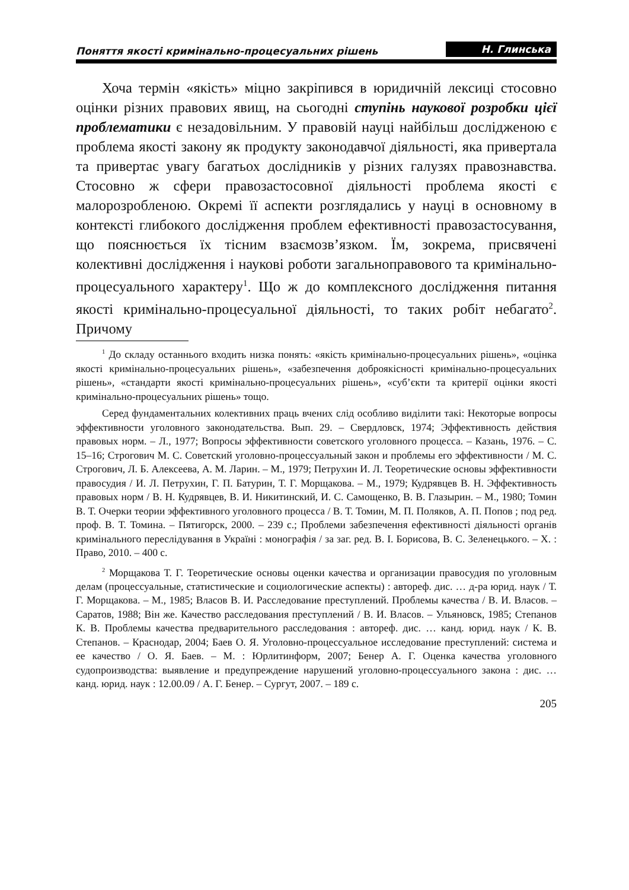Поняття якості кримінально-процесуальних рішень Н. Глинська
Хоча термін «якість» міцно закріпився в юридичній лексиці стосовно оцінки різних правових явищ, на сьогодні ступінь наукової розробки цієї проблематики є незадовільним. У правовій науці найбільш дослідженою є проблема якості закону як продукту законодавчої діяльності, яка привертала та привертає увагу багатьох дослідників у різних галузях правознавства. Стосовно ж сфери правозастосовної діяльності проблема якості є малорозробленою. Окремі її аспекти розглядались у науці в основному в контексті глибокого дослідження проблем ефективності правозастосування, що пояснюється їх тісним взаємозв’язком. Їм, зокрема, присвячені колективні дослідження і наукові роботи загальноправового та кримінально-процесуального характеру<sup>1</sup>. Що ж до комплексного дослідження питання якості кримінально-процесуальної діяльності, то таких робіт небагато<sup>2</sup>. Причому
<sup>1</sup> До складу останнього входить низка понять: «якість кримінально-процесуальних рішень», «оцінка якості кримінально-процесуальних рішень», «забезпечення доброякісності кримінально-процесуальних рішень», «стандарти якості кримінально-процесуальних рішень», «суб’єкти та критерії оцінки якості кримінально-процесуальних рішень» тощо.
Серед фундаментальних колективних праць вчених слід особливо виділити такі: Некоторые вопросы эффективности уголовного законодательства. Вып. 29. – Свердловск, 1974; Эффективность действия правовых норм. – Л., 1977; Вопросы эффективности советского уголовного процесса. – Казань, 1976. – С. 15–16; Строгович М. С. Советский уголовно-процессуальный закон и проблемы его эффективности / М. С. Строгович, Л. Б. Алексеева, А. М. Ларин. – М., 1979; Петрухин И. Л. Теоретические основы эффективности правосудия / И. Л. Петрухин, Г. П. Батурин, Т. Г. Морщакова. – М., 1979; Кудрявцев В. Н. Эффективность правовых норм / В. Н. Кудрявцев, В. И. Никитинский, И. С. Самощенко, В. В. Глазырин. – М., 1980; Томин В. Т. Очерки теории эффективного уголовного процесса / В. Т. Томин, М. П. Поляков, А. П. Попов ; под ред. проф. В. Т. Томина. – Пятигорск, 2000. – 239 с.; Проблеми забезпечення ефективності діяльності органів кримінального переслідування в Україні : монографія / за заг. ред. В. І. Борисова, В. С. Зеленецького. – Х. : Право, 2010. – 400 с.
<sup>2</sup> Морщакова Т. Г. Теоретические основы оценки качества и организации правосудия по уголовным делам (процессуальные, статистические и социологические аспекты) : автореф. дис. … д-ра юрид. наук / Т. Г. Морщакова. – М., 1985; Власов В. И. Расследование преступлений. Проблемы качества / В. И. Власов. – Саратов, 1988; Він же. Качество расследования преступлений / В. И. Власов. – Ульяновск, 1985; Степанов К. В. Проблемы качества предварительного расследования : автореф. дис. … канд. юрид. наук / К. В. Степанов. – Краснодар, 2004; Баев О. Я. Уголовно-процессуальное исследование преступлений: система и ее качество / О. Я. Баев. – М. : Юрлитинформ, 2007; Бенер А. Г. Оценка качества уголовного судопроизводства: выявление и предупреждение нарушений уголовно-процессуального закона : дис. … канд. юрид. наук : 12.00.09 / А. Г. Бенер. – Сургут, 2007. – 189 с.
205